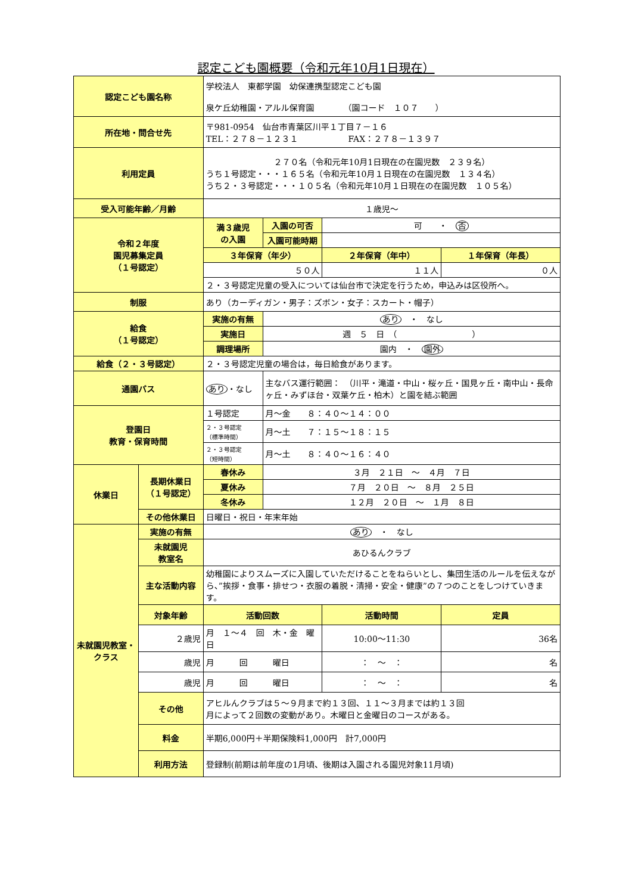認定こども園概要（令和元年10月1日現在）
| 認定こども園名称 | | 学校法人 東都学園 幼保連携型認定こども園 泉ケ丘幼稚園・アルル保育園 （園コード １０７ ） | | | |
| 所在地・問合せ先 | | 〒981-0954 仙台市青葉区川平１丁目７－１６ TEL：２７８－１２３１ FAX：２７８－１３９７ | | | |
| 利用定員 | | ２７０名（令和元年10月1日現在の在園児数 ２３９名） うち１号認定・・・１６５名（令和元年10月１日現在の在園児数 １３４名） うち２・３号認定・・・１０５名（令和元年10月１日現在の在園児数 １０５名） | | | |
| 受入可能年齢／月齢 | | １歳児～ | | | |
| 令和２年度 園児募集定員 （１号認定） | | 満３歳児 の入園 | 入園の可否 | 可 ・ 否 | |
| | | | 入園可能時期 | | |
| | | ３年保育（年少） | | ２年保育（年中） | １年保育（年長） |
| | | ５０人 | | １１人 | ０人 |
| | | ２・３号認定児童の受入については仙台市で決定を行うため，申込みは区役所へ。 | | | |
| 制服 | | あり（カーディガン・男子：ズボン・女子：スカート・帽子） | | | |
| 給食 （１号認定） | | 実施の有無 | あり ・ なし | | |
| | | 実施日 | 週 ５ 日 （ ） | | |
| | | 調理場所 | 園内 ・ 園外 | | |
| 給食（２・３号認定） | | ２・３号認定児童の場合は，毎日給食があります。 | | | |
| 通園バス | | あり ・なし | 主なバス運行範囲： （川平・滝道・中山・桜ヶ丘・国見ヶ丘・南中山・長命ヶ丘・みずほ台・双葉ケ丘・柏木）と園を結ぶ範囲 | | |
| 登園日 教育・保育時間 | | １号認定 | 月～金 ８：４０～１４：００ | | |
| | | ２・３号認定 （標準時間） | 月～土 ７：１５～１８：１５ | | |
| | | ２・３号認定 （短時間） | 月～土 ８：４０～１６：４０ | | |
| 休業日 | 長期休業日 （１号認定） | 春休み | ３月 ２１日 ～ ４月 ７日 | | |
| | | 夏休み | ７月 ２０日 ～ ８月 ２５日 | | |
| | | 冬休み | １２月 ２０日 ～ １月 ８日 | | |
| | その他休業日 | 日曜日・祝日・年末年始 | | | |
| 未就園児教室・クラス | 実施の有無 | あり ・ なし | | | |
| | 未就園児 教室名 | あひるんクラブ | | | |
| | 主な活動内容 | 幼稚園によりスムーズに入園していただけることをねらいとし、集団生活のルールを伝えながら、”挨拶・食事・排せつ・衣服の着脱・清掃・安全・健康”の７つのことをしつけていきます。 | | | |
| | 対象年齢 | 活動回数 | | 活動時間 | 定員 |
| | ２歳児 | 月 １～４ 回 木・金 曜日 | | 10:00～11:30 | 36名 |
| | 歳児 | 月 回 曜日 | | ： ～ ： | 名 |
| | 歳児 | 月 回 曜日 | | ： ～ ： | 名 |
| | その他 | アヒルんクラブは５～９月まで約１３回、１１～３月までは約１３回 月によって２回数の変動があり。木曜日と金曜日のコースがある。 | | | |
| | 料金 | 半期6,000円＋半期保険料1,000円 計7,000円 | | | |
| | 利用方法 | 登録制(前期は前年度の1月頃、後期は入園される園児対象11月頃) | | | |